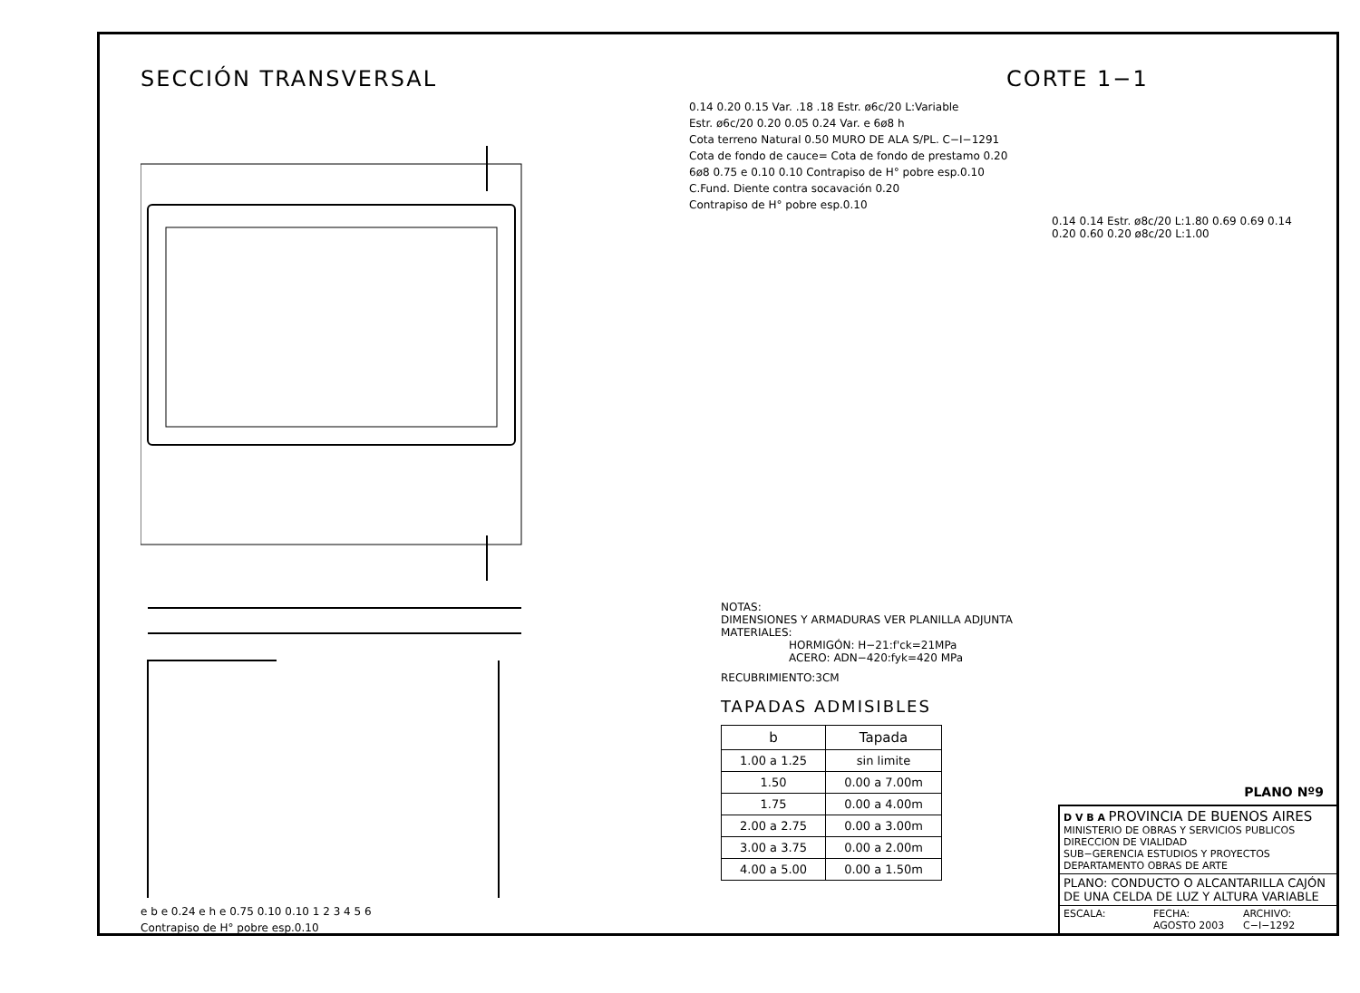SECCIÓN TRANSVERSAL
e b e 0.24 e h e 0.75 0.10 0.10 1 2 3 4 5 6
Contrapiso de H° pobre esp.0.10
CORTE 1−1
0.14 0.20 0.15 Var. .18 .18 Estr. ø6c/20 L:Variable
Estr. ø6c/20 0.20 0.05 0.24 Var. e 6ø8 h
Cota terreno Natural 0.50 MURO DE ALA S/PL. C−I−1291
Cota de fondo de cauce= Cota de fondo de prestamo 0.20
6ø8 0.75 e 0.10 0.10 Contrapiso de H° pobre esp.0.10
C.Fund. Diente contra socavación 0.20
Contrapiso de H° pobre esp.0.10
0.14 0.14 Estr. ø8c/20 L:1.80 0.69 0.69 0.14 0.20 0.60 0.20 ø8c/20 L:1.00
NOTAS:
DIMENSIONES Y ARMADURAS VER PLANILLA ADJUNTA
MATERIALES:
HORMIGÓN: H−21:f'ck=21MPa
ACERO: ADN−420:fyk=420 MPa
RECUBRIMIENTO:3CM
TAPADAS ADMISIBLES
| b | Tapada |
| --- | --- |
| 1.00 a 1.25 | sin limite |
| 1.50 | 0.00 a 7.00m |
| 1.75 | 0.00 a 4.00m |
| 2.00 a 2.75 | 0.00 a 3.00m |
| 3.00 a 3.75 | 0.00 a 2.00m |
| 4.00 a 5.00 | 0.00 a 1.50m |
PLANO Nº9
D V B A PROVINCIA DE BUENOS AIRES
MINISTERIO DE OBRAS Y SERVICIOS PUBLICOS
DIRECCION DE VIALIDAD
SUB−GERENCIA ESTUDIOS Y PROYECTOS
DEPARTAMENTO OBRAS DE ARTE
PLANO: CONDUCTO O ALCANTARILLA CAJÓN DE UNA CELDA DE LUZ Y ALTURA VARIABLE
ESCALA: FECHA:
AGOSTO 2003 ARCHIVO:
C−I−1292